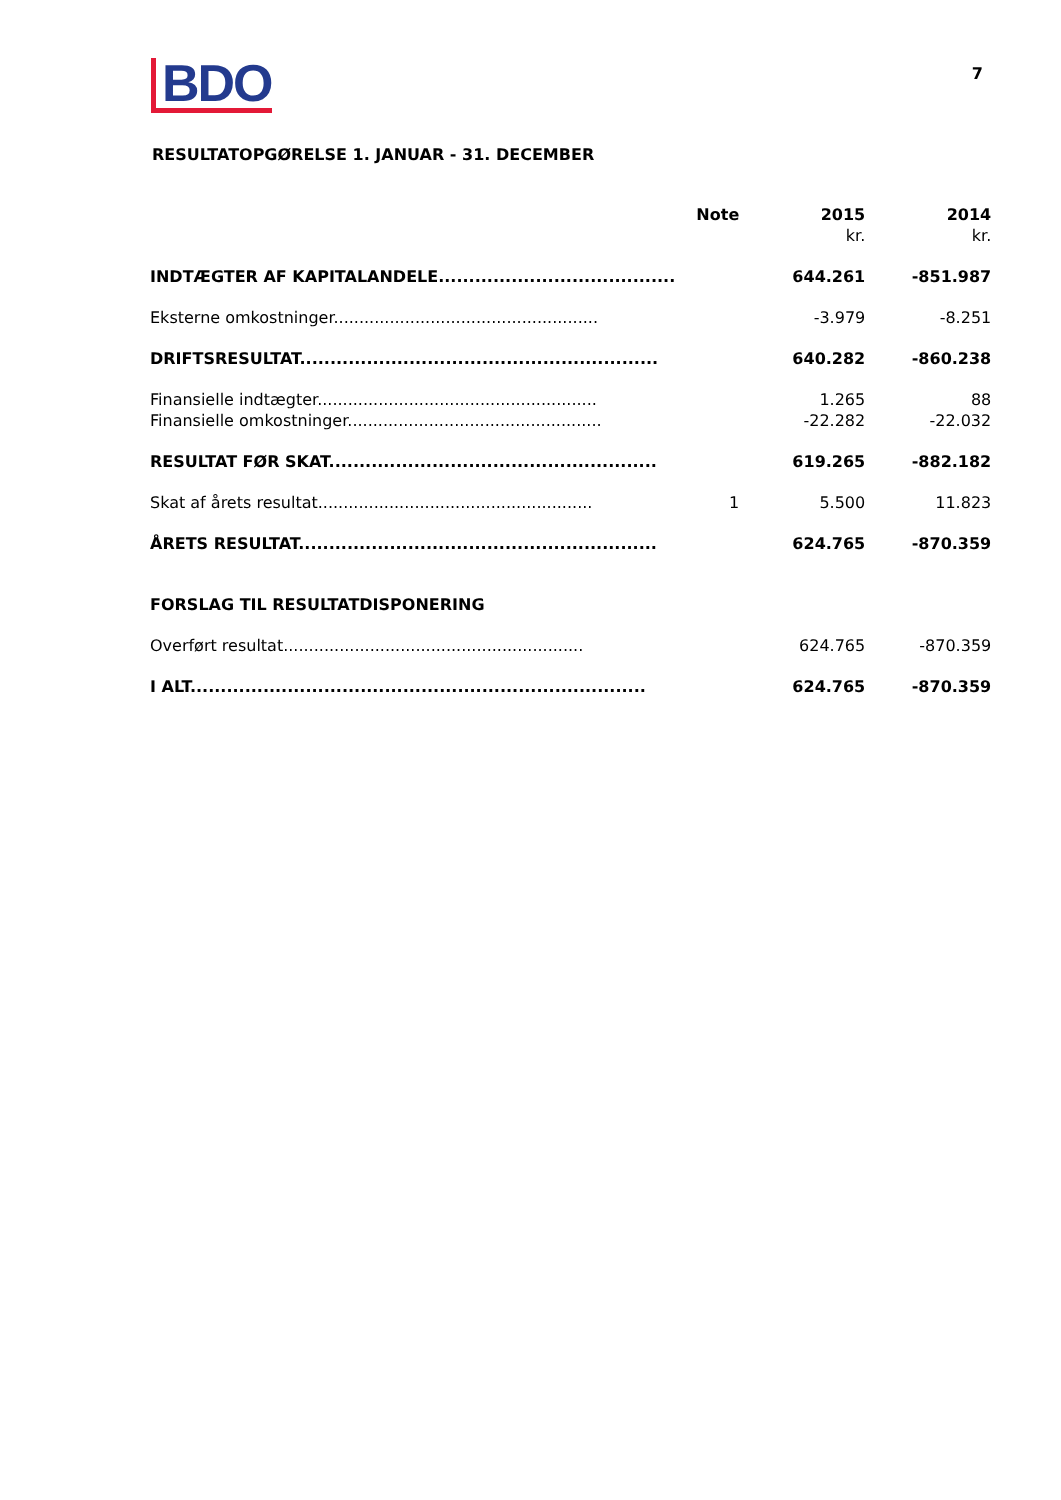BDO
7
RESULTATOPGØRELSE 1. JANUAR - 31. DECEMBER
| | Note | 2015 | 2014 |
| --- | --- | --- | --- |
| | | kr. | kr. |
| INDTÆGTER AF KAPITALANDELE....................................... | | 644.261 | -851.987 |
| Eksterne omkostninger.................................................... | | -3.979 | -8.251 |
| DRIFTSRESULTAT........................................................... | | 640.282 | -860.238 |
| Finansielle indtægter....................................................... | | 1.265 | 88 |
| Finansielle omkostninger.................................................. | | -22.282 | -22.032 |
| RESULTAT FØR SKAT...................................................... | | 619.265 | -882.182 |
| Skat af årets resultat...................................................... | 1 | 5.500 | 11.823 |
| ÅRETS RESULTAT........................................................... | | 624.765 | -870.359 |
| FORSLAG TIL RESULTATDISPONERING | | | |
| Overført resultat........................................................... | | 624.765 | -870.359 |
| I ALT........................................................................... | | 624.765 | -870.359 |